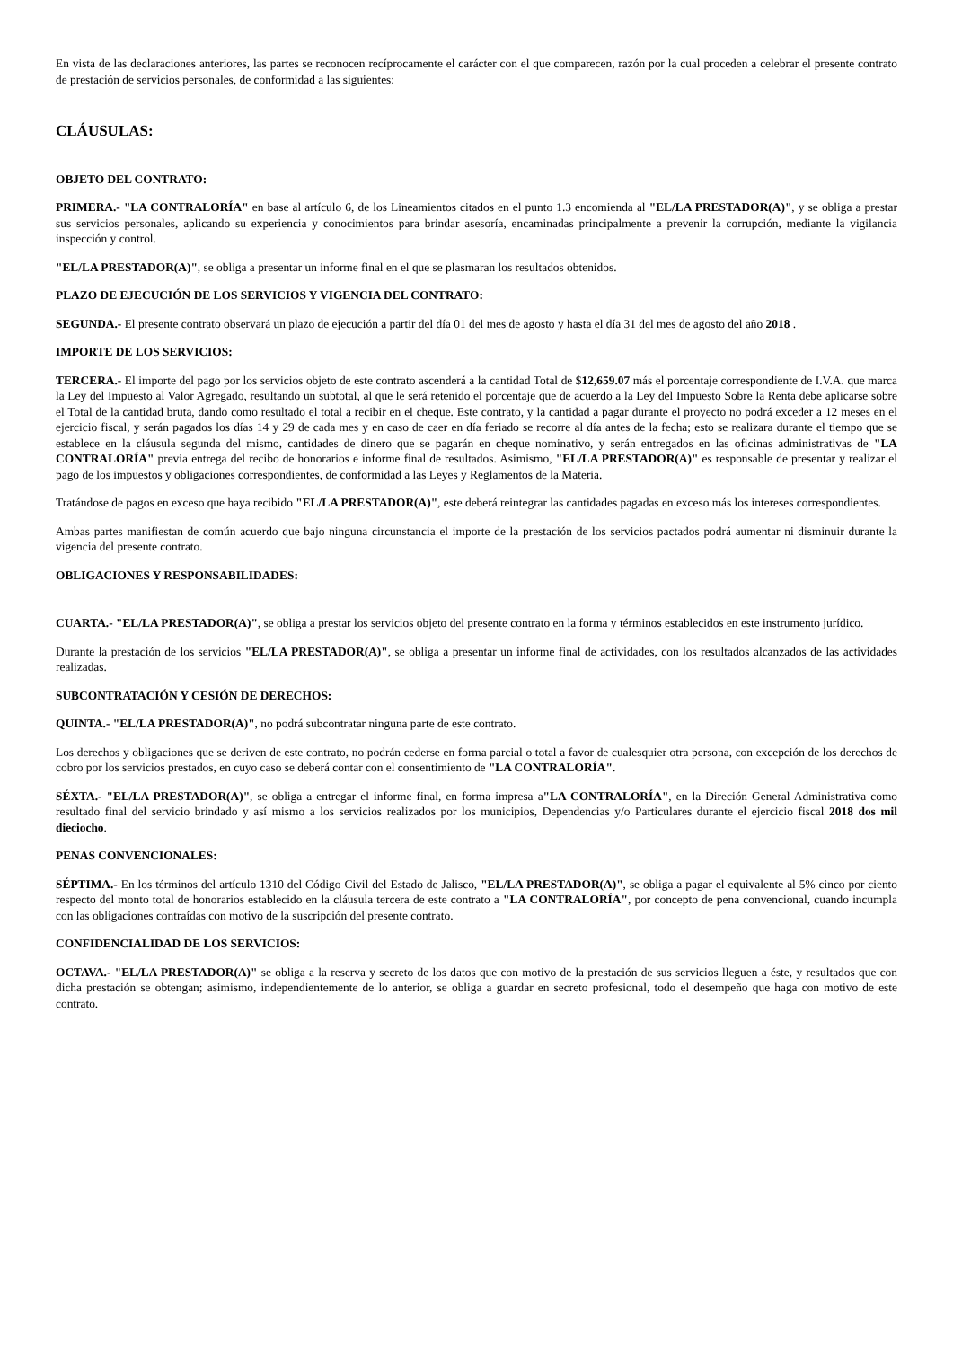En vista de las declaraciones anteriores, las partes se reconocen recíprocamente el carácter con el que comparecen, razón por la cual proceden a celebrar el presente contrato de prestación de servicios personales, de conformidad a las siguientes:
CLÁUSULAS:
OBJETO DEL CONTRATO:
PRIMERA.- "LA CONTRALORÍA" en base al artículo 6, de los Lineamientos citados en el punto 1.3 encomienda al "EL/LA PRESTADOR(A)", y se obliga a prestar sus servicios personales, aplicando su experiencia y conocimientos para brindar asesoría, encaminadas principalmente a prevenir la corrupción, mediante la vigilancia inspección y control.
"EL/LA PRESTADOR(A)", se obliga a presentar un informe final en el que se plasmaran los resultados obtenidos.
PLAZO DE EJECUCIÓN DE LOS SERVICIOS Y VIGENCIA DEL CONTRATO:
SEGUNDA.- El presente contrato observará un plazo de ejecución a partir del día 01 del mes de agosto y hasta el día 31 del mes de agosto del año 2018 .
IMPORTE DE LOS SERVICIOS:
TERCERA.- El importe del pago por los servicios objeto de este contrato ascenderá a la cantidad Total de $12,659.07 más el porcentaje correspondiente de I.V.A. que marca la Ley del Impuesto al Valor Agregado, resultando un subtotal, al que le será retenido el porcentaje que de acuerdo a la Ley del Impuesto Sobre la Renta debe aplicarse sobre el Total de la cantidad bruta, dando como resultado el total a recibir en el cheque. Este contrato, y la cantidad a pagar durante el proyecto no podrá exceder a 12 meses en el ejercicio fiscal, y serán pagados los días 14 y 29 de cada mes y en caso de caer en día feriado se recorre al día antes de la fecha; esto se realizara durante el tiempo que se establece en la cláusula segunda del mismo, cantidades de dinero que se pagarán en cheque nominativo, y serán entregados en las oficinas administrativas de "LA CONTRALORÍA" previa entrega del recibo de honorarios e informe final de resultados. Asimismo, "EL/LA PRESTADOR(A)" es responsable de presentar y realizar el pago de los impuestos y obligaciones correspondientes, de conformidad a las Leyes y Reglamentos de la Materia.
Tratándose de pagos en exceso que haya recibido "EL/LA PRESTADOR(A)", este deberá reintegrar las cantidades pagadas en exceso más los intereses correspondientes.
Ambas partes manifiestan de común acuerdo que bajo ninguna circunstancia el importe de la prestación de los servicios pactados podrá aumentar ni disminuir durante la vigencia del presente contrato.
OBLIGACIONES Y RESPONSABILIDADES:
CUARTA.- "EL/LA PRESTADOR(A)", se obliga a prestar los servicios objeto del presente contrato en la forma y términos establecidos en este instrumento jurídico.
Durante la prestación de los servicios "EL/LA PRESTADOR(A)", se obliga a presentar un informe final de actividades, con los resultados alcanzados de las actividades realizadas.
SUBCONTRATACIÓN Y CESIÓN DE DERECHOS:
QUINTA.- "EL/LA PRESTADOR(A)", no podrá subcontratar ninguna parte de este contrato.
Los derechos y obligaciones que se deriven de este contrato, no podrán cederse en forma parcial o total a favor de cualesquier otra persona, con excepción de los derechos de cobro por los servicios prestados, en cuyo caso se deberá contar con el consentimiento de "LA CONTRALORÍA".
SÉXTA.- "EL/LA PRESTADOR(A)", se obliga a entregar el informe final, en forma impresa a"LA CONTRALORÍA", en la Direción General Administrativa como resultado final del servicio brindado y así mismo a los servicios realizados por los municipios, Dependencias y/o Particulares durante el ejercicio fiscal 2018 dos mil dieciocho.
PENAS CONVENCIONALES:
SÉPTIMA.- En los términos del artículo 1310 del Código Civil del Estado de Jalisco, "EL/LA PRESTADOR(A)", se obliga a pagar el equivalente al 5% cinco por ciento respecto del monto total de honorarios establecido en la cláusula tercera de este contrato a "LA CONTRALORÍA", por concepto de pena convencional, cuando incumpla con las obligaciones contraídas con motivo de la suscripción del presente contrato.
CONFIDENCIALIDAD DE LOS SERVICIOS:
OCTAVA.- "EL/LA PRESTADOR(A)" se obliga a la reserva y secreto de los datos que con motivo de la prestación de sus servicios lleguen a éste, y resultados que con dicha prestación se obtengan; asimismo, independientemente de lo anterior, se obliga a guardar en secreto profesional, todo el desempeño que haga con motivo de este contrato.